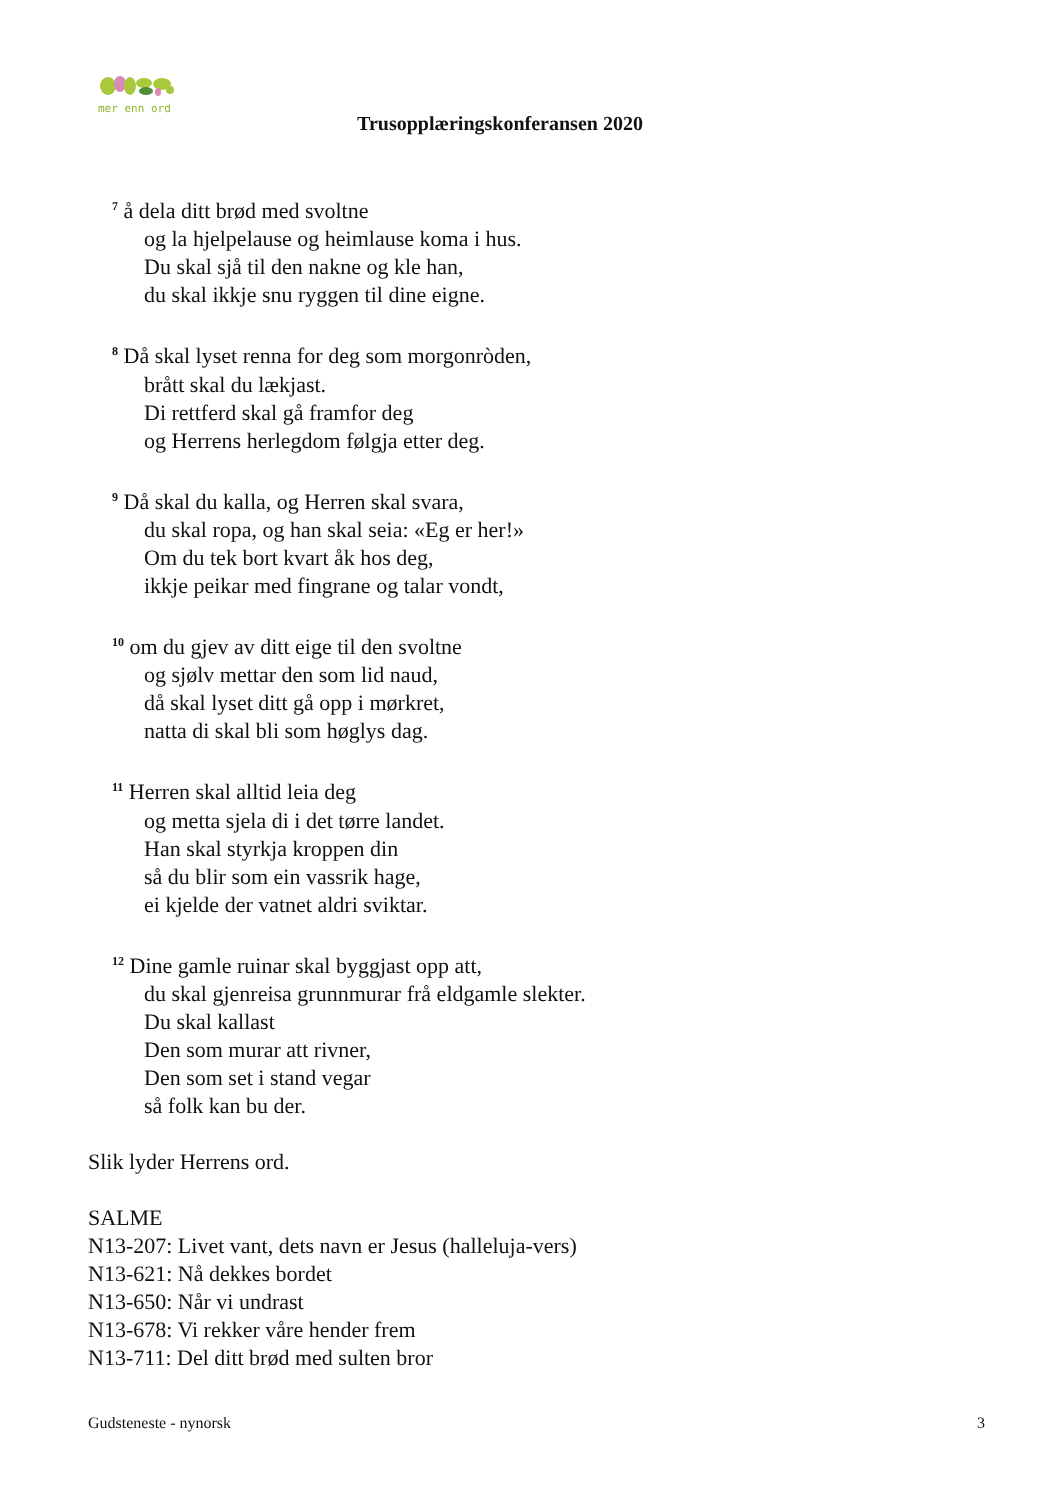mer enn ord
Trusopplæringskonferansen 2020
<sup>7</sup> å dela ditt brød med svoltne
og la hjelpelause og heimlause koma i hus.
Du skal sjå til den nakne og kle han,
du skal ikkje snu ryggen til dine eigne.
<sup>8</sup> Då skal lyset renna for deg som morgonròden,
brått skal du lækjast.
Di rettferd skal gå framfor deg
og Herrens herlegdom følgja etter deg.
<sup>9</sup> Då skal du kalla, og Herren skal svara,
du skal ropa, og han skal seia: «Eg er her!»
Om du tek bort kvart åk hos deg,
ikkje peikar med fingrane og talar vondt,
<sup>10</sup> om du gjev av ditt eige til den svoltne
og sjølv mettar den som lid naud,
då skal lyset ditt gå opp i mørkret,
natta di skal bli som høglys dag.
<sup>11</sup> Herren skal alltid leia deg
og metta sjela di i det tørre landet.
Han skal styrkja kroppen din
så du blir som ein vassrik hage,
ei kjelde der vatnet aldri sviktar.
<sup>12</sup> Dine gamle ruinar skal byggjast opp att,
du skal gjenreisa grunnmurar frå eldgamle slekter.
Du skal kallast
Den som murar att rivner,
Den som set i stand vegar
så folk kan bu der.
Slik lyder Herrens ord.
SALME
N13-207: Livet vant, dets navn er Jesus (halleluja-vers)
N13-621: Nå dekkes bordet
N13-650: Når vi undrast
N13-678: Vi rekker våre hender frem
N13-711: Del ditt brød med sulten bror
Gudsteneste - nynorsk 3